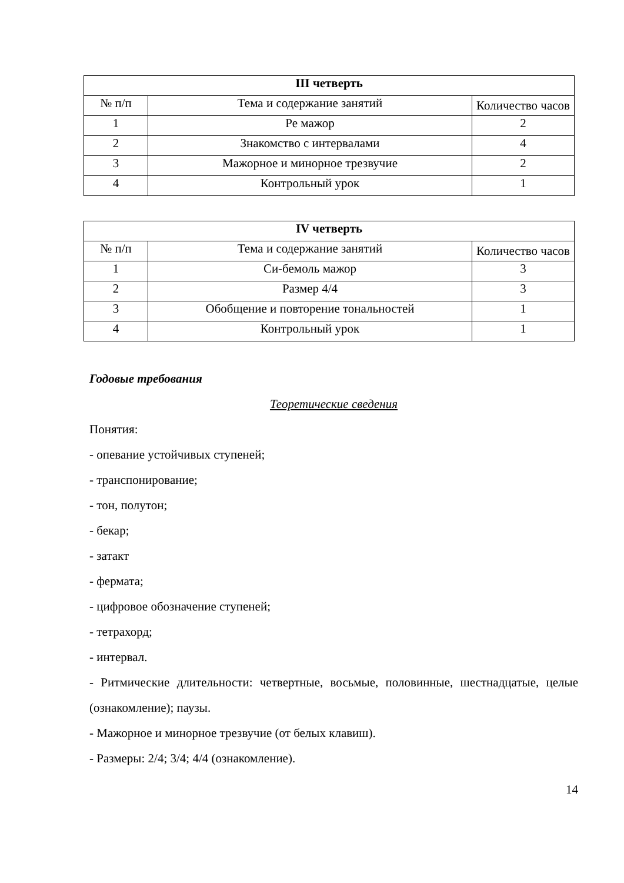| III четверть | | |
| --- | --- | --- |
| № п/п | Тема и содержание занятий | Количество часов |
| 1 | Ре мажор | 2 |
| 2 | Знакомство с интервалами | 4 |
| 3 | Мажорное и минорное трезвучие | 2 |
| 4 | Контрольный урок | 1 |
| IV четверть | | |
| --- | --- | --- |
| № п/п | Тема и содержание занятий | Количество часов |
| 1 | Си-бемоль мажор | 3 |
| 2 | Размер 4/4 | 3 |
| 3 | Обобщение и повторение тональностей | 1 |
| 4 | Контрольный урок | 1 |
Годовые требования
Теоретические сведения
Понятия:
- опевание устойчивых ступеней;
- транспонирование;
- тон, полутон;
- бекар;
- затакт
- фермата;
- цифровое обозначение ступеней;
- тетрахорд;
- интервал.
- Ритмические длительности: четвертные, восьмые, половинные, шестнадцатые, целые (ознакомление); паузы.
- Мажорное и минорное трезвучие (от белых клавиш).
- Размеры: 2/4; 3/4; 4/4 (ознакомление).
14